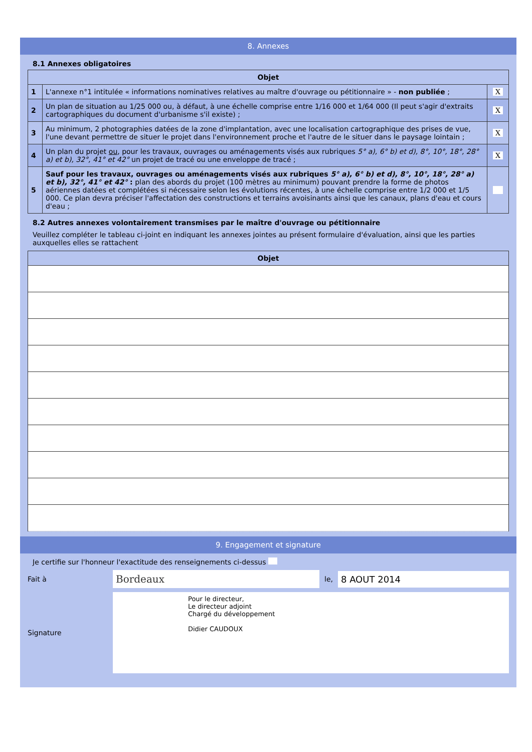8. Annexes
8.1 Annexes obligatoires
| Objet | | |
| --- | --- | --- |
| 1 | L'annexe n°1 intitulée « informations nominatives relatives au maître d'ouvrage ou pétitionnaire » - non publiée ; | X |
| 2 | Un plan de situation au 1/25 000 ou, à défaut, à une échelle comprise entre 1/16 000 et 1/64 000 (Il peut s'agir d'extraits cartographiques du document d'urbanisme s'il existe) ; | X |
| 3 | Au minimum, 2 photographies datées de la zone d'implantation, avec une localisation cartographique des prises de vue, l'une devant permettre de situer le projet dans l'environnement proche et l'autre de le situer dans le paysage lointain ; | X |
| 4 | Un plan du projet ou , pour les travaux, ouvrages ou aménagements visés aux rubriques 5° a), 6° b) et d), 8°, 10°, 18°, 28° a) et b), 32°, 41° et 42° un projet de tracé ou une enveloppe de tracé ; | X |
| 5 | Sauf pour les travaux, ouvrages ou aménagements visés aux rubriques 5° a), 6° b) et d), 8°, 10°, 18°, 28° a) et b), 32°, 41° et 42° : plan des abords du projet (100 mètres au minimum) pouvant prendre la forme de photos aériennes datées et complétées si nécessaire selon les évolutions récentes, à une échelle comprise entre 1/2 000 et 1/5 000. Ce plan devra préciser l'affectation des constructions et terrains avoisinants ainsi que les canaux, plans d'eau et cours d'eau ; | |
8.2 Autres annexes volontairement transmises par le maître d'ouvrage ou pétitionnaire
Veuillez compléter le tableau ci-joint en indiquant les annexes jointes au présent formulaire d'évaluation, ainsi que les parties auxquelles elles se rattachent
| Objet |
| --- |
9. Engagement et signature
Je certifie sur l'honneur l'exactitude des renseignements ci-dessus
Fait à Bordeaux le, 8 AOUT 2014
Signature
Pour le directeur,
Le directeur adjoint
Chargé du développement
Didier CAUDOUX